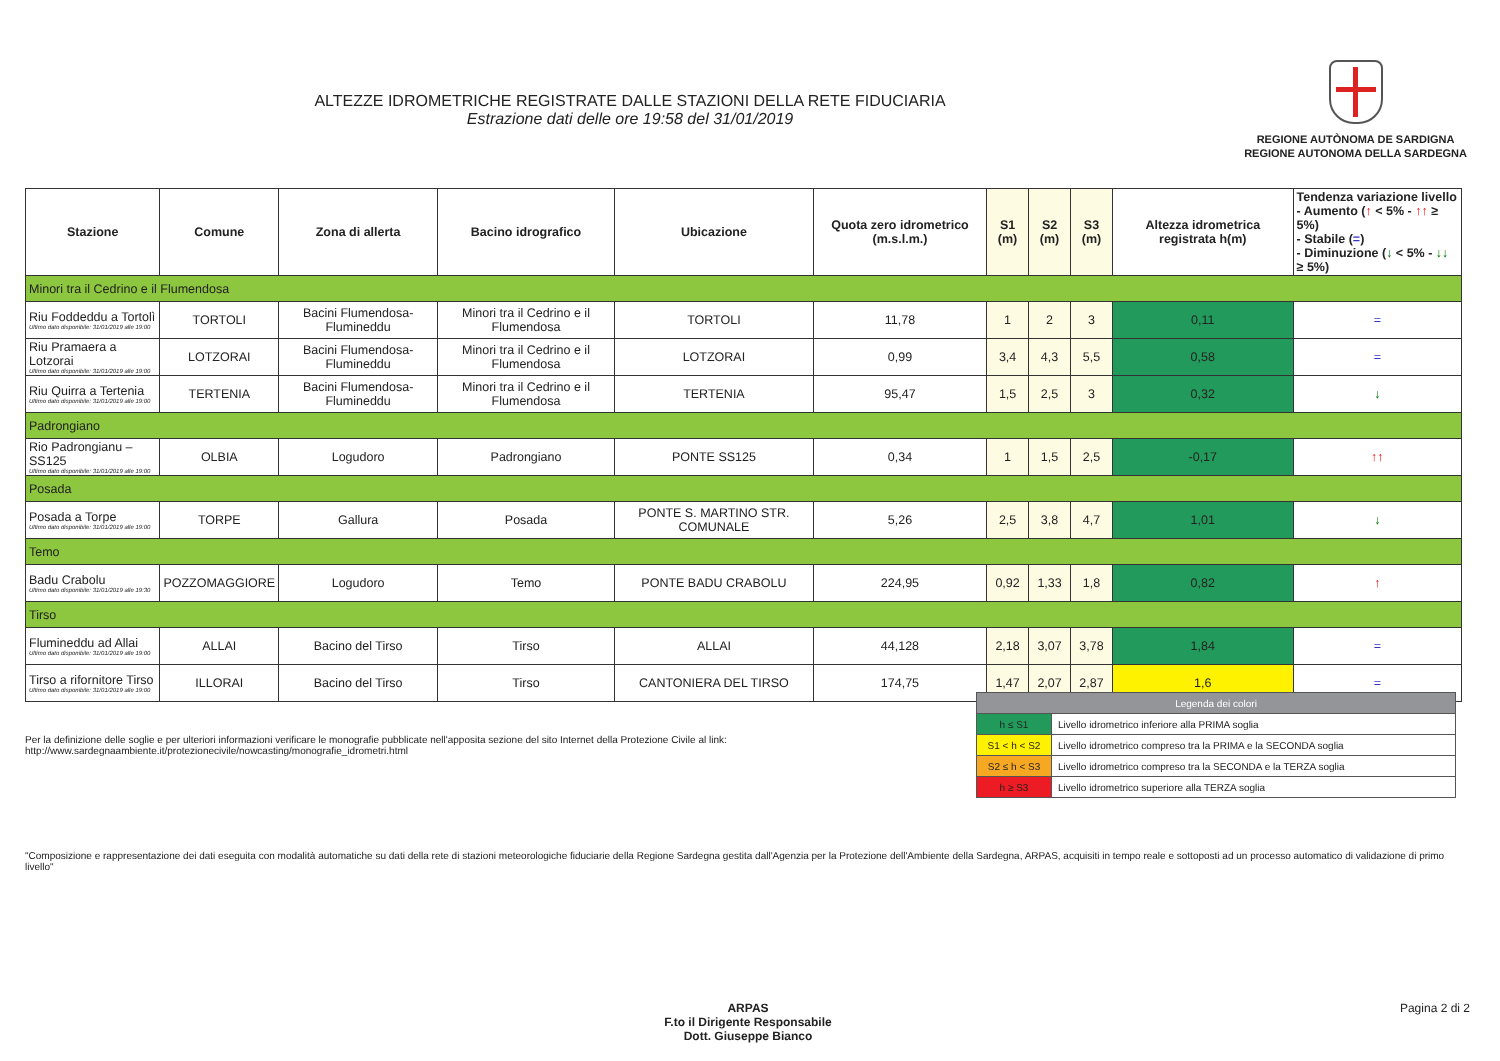ALTEZZE IDROMETRICHE REGISTRATE DALLE STAZIONI DELLA RETE FIDUCIARIA
Estrazione dati delle ore 19:58 del 31/01/2019
REGIONE AUTÒNOMA DE SARDIGNA
REGIONE AUTONOMA DELLA SARDEGNA
| Stazione | Comune | Zona di allerta | Bacino idrografico | Ubicazione | Quota zero idrometrico (m.s.l.m.) | S1 (m) | S2 (m) | S3 (m) | Altezza idrometrica registrata h(m) | Tendenza variazione livello - Aumento ( ↑ < 5% - ↑↑ ≥ 5%) - Stabile ( = ) - Diminuzione ( ↓ < 5% - ↓↓ ≥ 5%) |
| --- | --- | --- | --- | --- | --- | --- | --- | --- | --- | --- |
| Minori tra il Cedrino e il Flumendosa | | | | | | | | | | |
| Riu Foddeddu a Tortolì Ultimo dato disponibile: 31/01/2019 alle 19:00 | TORTOLI | Bacini Flumendosa-Flumineddu | Minori tra il Cedrino e il Flumendosa | TORTOLI | 11,78 | 1 | 2 | 3 | 0,11 | = |
| Riu Pramaera a Lotzorai Ultimo dato disponibile: 31/01/2019 alle 19:00 | LOTZORAI | Bacini Flumendosa-Flumineddu | Minori tra il Cedrino e il Flumendosa | LOTZORAI | 0,99 | 3,4 | 4,3 | 5,5 | 0,58 | = |
| Riu Quirra a Tertenia Ultimo dato disponibile: 31/01/2019 alle 19:00 | TERTENIA | Bacini Flumendosa-Flumineddu | Minori tra il Cedrino e il Flumendosa | TERTENIA | 95,47 | 1,5 | 2,5 | 3 | 0,32 | ↓ |
| Padrongiano | | | | | | | | | | |
| Rio Padrongianu – SS125 Ultimo dato disponibile: 31/01/2019 alle 19:00 | OLBIA | Logudoro | Padrongiano | PONTE SS125 | 0,34 | 1 | 1,5 | 2,5 | -0,17 | ↑↑ |
| Posada | | | | | | | | | | |
| Posada a Torpe Ultimo dato disponibile: 31/01/2019 alle 19:00 | TORPE | Gallura | Posada | PONTE S. MARTINO STR. COMUNALE | 5,26 | 2,5 | 3,8 | 4,7 | 1,01 | ↓ |
| Temo | | | | | | | | | | |
| Badu Crabolu Ultimo dato disponibile: 31/01/2019 alle 19:30 | POZZOMAGGIORE | Logudoro | Temo | PONTE BADU CRABOLU | 224,95 | 0,92 | 1,33 | 1,8 | 0,82 | ↑ |
| Tirso | | | | | | | | | | |
| Flumineddu ad Allai Ultimo dato disponibile: 31/01/2019 alle 19:00 | ALLAI | Bacino del Tirso | Tirso | ALLAI | 44,128 | 2,18 | 3,07 | 3,78 | 1,84 | = |
| Tirso a rifornitore Tirso Ultimo dato disponibile: 31/01/2019 alle 19:00 | ILLORAI | Bacino del Tirso | Tirso | CANTONIERA DEL TIRSO | 174,75 | 1,47 | 2,07 | 2,87 | 1,6 | = |
Per la definizione delle soglie e per ulteriori informazioni verificare le monografie pubblicate nell'apposita sezione del sito Internet della Protezione Civile al link:
http://www.sardegnaambiente.it/protezionecivile/nowcasting/monografie_idrometri.html
| Legenda dei colori | |
| h ≤ S1 | Livello idrometrico inferiore alla PRIMA soglia |
| S1 < h < S2 | Livello idrometrico compreso tra la PRIMA e la SECONDA soglia |
| S2 ≤ h < S3 | Livello idrometrico compreso tra la SECONDA e la TERZA soglia |
| h ≥ S3 | Livello idrometrico superiore alla TERZA soglia |
"Composizione e rappresentazione dei dati eseguita con modalità automatiche su dati della rete di stazioni meteorologiche fiduciarie della Regione Sardegna gestita dall'Agenzia per la Protezione dell'Ambiente della Sardegna, ARPAS, acquisiti in tempo reale e sottoposti ad un processo automatico di validazione di primo livello"
ARPAS
F.to il Dirigente Responsabile
Dott. Giuseppe Bianco
Pagina 2 di 2